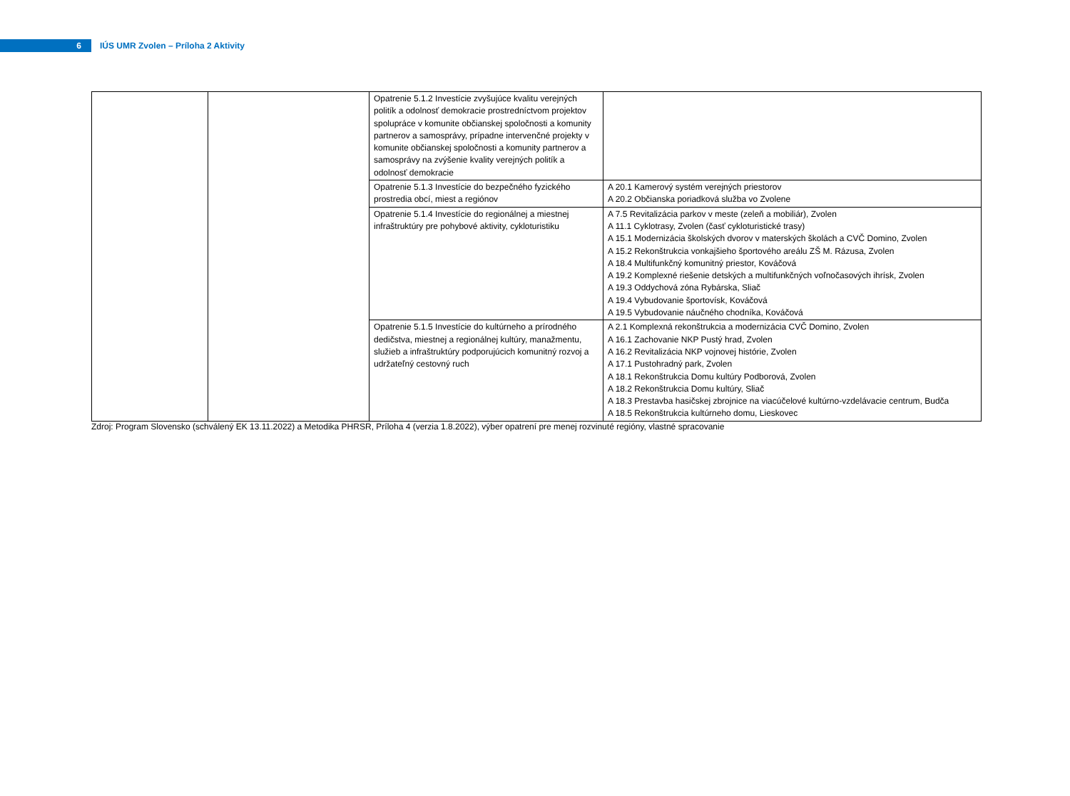6
IÚS UMR Zvolen – Príloha 2 Aktivity
| | | Opatrenie 5.1.2 Investície zvyšujúce kvalitu verejných politík a odolnosť demokracie prostredníctvom projektov spolupráce v komunite občianskej spoločnosti a komunity partnerov a samosprávy, prípadne intervenčné projekty v komunite občianskej spoločnosti a komunity partnerov a samosprávy na zvýšenie kvality verejných politík a odolnosť demokracie | |
| | | Opatrenie 5.1.3 Investície do bezpečného fyzického prostredia obcí, miest a regiónov | A 20.1 Kamerový systém verejných priestorov A 20.2 Občianska poriadková služba vo Zvolene |
| | | Opatrenie 5.1.4 Investície do regionálnej a miestnej infraštruktúry pre pohybové aktivity, cykloturistiku | A 7.5 Revitalizácia parkov v meste (zeleň a mobiliár), Zvolen A 11.1 Cyklotrasy, Zvolen (časť cykloturistické trasy) A 15.1 Modernizácia školských dvorov v materských školách a CVČ Domino, Zvolen A 15.2 Rekonštrukcia vonkajšieho športového areálu ZŠ M. Rázusa, Zvolen A 18.4 Multifunkčný komunitný priestor, Kováčová A 19.2 Komplexné riešenie detských a multifunkčných voľnočasových ihrísk, Zvolen A 19.3 Oddychová zóna Rybárska, Sliač A 19.4 Vybudovanie športovísk, Kováčová A 19.5 Vybudovanie náučného chodníka, Kováčová |
| | | Opatrenie 5.1.5 Investície do kultúrneho a prírodného dedičstva, miestnej a regionálnej kultúry, manažmentu, služieb a infraštruktúry podporujúcich komunitný rozvoj a udržateľný cestovný ruch | A 2.1 Komplexná rekonštrukcia a modernizácia CVČ Domino, Zvolen A 16.1 Zachovanie NKP Pustý hrad, Zvolen A 16.2 Revitalizácia NKP vojnovej histórie, Zvolen A 17.1 Pustohradný park, Zvolen A 18.1 Rekonštrukcia Domu kultúry Podborová, Zvolen A 18.2 Rekonštrukcia Domu kultúry, Sliač A 18.3 Prestavba hasičskej zbrojnice na viacúčelové kultúrno-vzdelávacie centrum, Budča A 18.5 Rekonštrukcia kultúrneho domu, Lieskovec |
Zdroj: Program Slovensko (schválený EK 13.11.2022) a Metodika PHRSR, Príloha 4 (verzia 1.8.2022), výber opatrení pre menej rozvinuté regióny, vlastné spracovanie